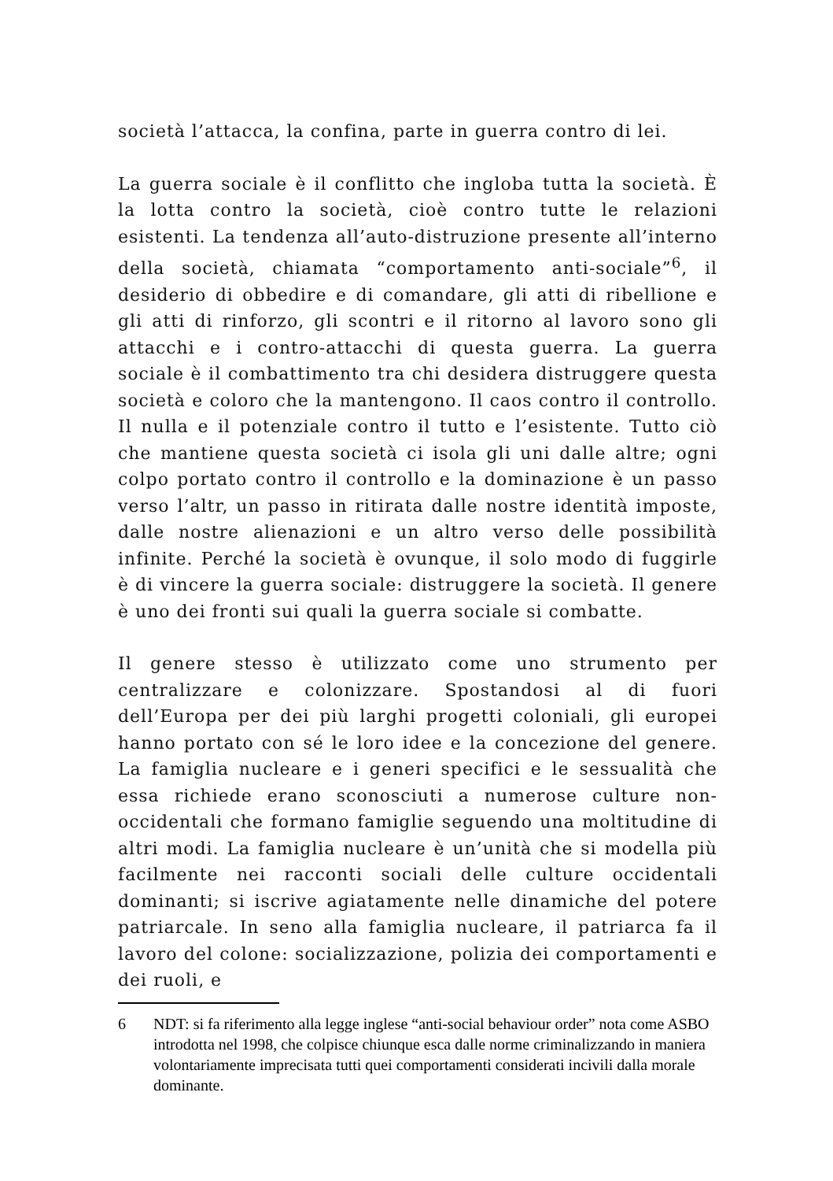società l’attacca, la confina, parte in guerra contro di lei.
La guerra sociale è il conflitto che ingloba tutta la società. È la lotta contro la società, cioè contro tutte le relazioni esistenti. La tendenza all’auto-distruzione presente all’interno della società, chiamata “comportamento anti-sociale”<sup>6</sup>, il desiderio di obbedire e di comandare, gli atti di ribellione e gli atti di rinforzo, gli scontri e il ritorno al lavoro sono gli attacchi e i contro-attacchi di questa guerra. La guerra sociale è il combattimento tra chi desidera distruggere questa società e coloro che la mantengono. Il caos contro il controllo. Il nulla e il potenziale contro il tutto e l’esistente. Tutto ciò che mantiene questa società ci isola gli uni dalle altre; ogni colpo portato contro il controllo e la dominazione è un passo verso l’altr, un passo in ritirata dalle nostre identità imposte, dalle nostre alienazioni e un altro verso delle possibilità infinite. Perché la società è ovunque, il solo modo di fuggirle è di vincere la guerra sociale: distruggere la società. Il genere è uno dei fronti sui quali la guerra sociale si combatte.
Il genere stesso è utilizzato come uno strumento per centralizzare e colonizzare. Spostandosi al di fuori dell’Europa per dei più larghi progetti coloniali, gli europei hanno portato con sé le loro idee e la concezione del genere. La famiglia nucleare e i generi specifici e le sessualità che essa richiede erano sconosciuti a numerose culture non-occidentali che formano famiglie seguendo una moltitudine di altri modi. La famiglia nucleare è un’unità che si modella più facilmente nei racconti sociali delle culture occidentali dominanti; si iscrive agiatamente nelle dinamiche del potere patriarcale. In seno alla famiglia nucleare, il patriarca fa il lavoro del colone: socializzazione, polizia dei comportamenti e dei ruoli, e
6 NDT: si fa riferimento alla legge inglese “anti-social behaviour order” nota come ASBO introdotta nel 1998, che colpisce chiunque esca dalle norme criminalizzando in maniera volontariamente imprecisata tutti quei comportamenti considerati incivili dalla morale dominante.